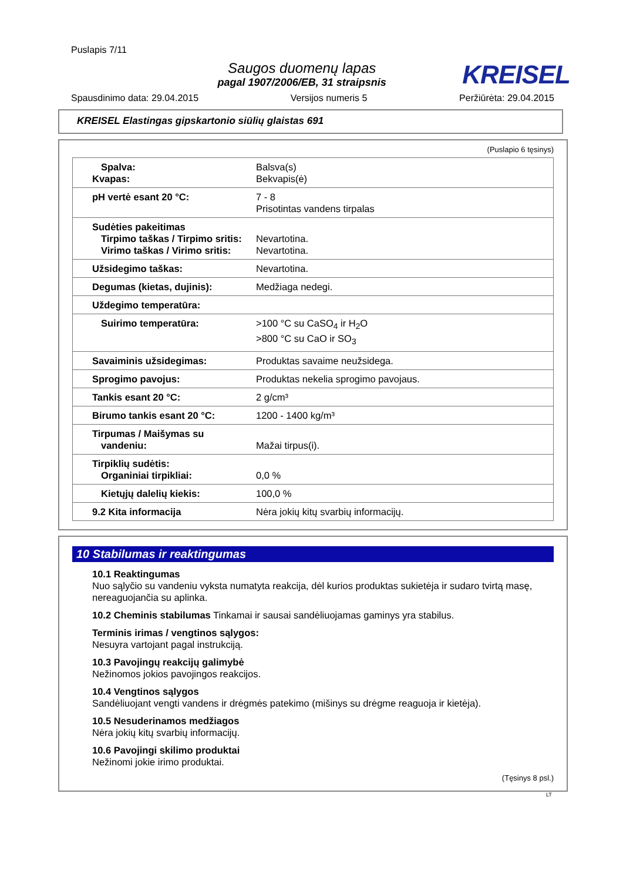Puslapis 7/11
Saugos duomenų lapas
pagal 1907/2006/EB, 31 straipsnis
KREISEL
Spausdinimo data: 29.04.2015 Versijos numeris 5 Peržiūrėta: 29.04.2015
KREISEL Elastingas gipskartonio siūlių glaistas 691
(Puslapio 6 tęsinys)
| Spalva: Kvapas: | Balsva(s) Bekvapis(ė) |
| pH vertė esant 20 °C: | 7 - 8 Prisotintas vandens tirpalas |
| Sudėties pakeitimas Tirpimo taškas / Tirpimo sritis: Virimo taškas / Virimo sritis: | Nevartotina. Nevartotina. |
| Užsidegimo taškas: | Nevartotina. |
| Degumas (kietas, dujinis): | Medžiaga nedegi. |
| Uždegimo temperatūra: | |
| Suirimo temperatūra: | >100 °C su CaSO<sub>4</sub> ir H<sub>2</sub>O >800 °C su CaO ir SO<sub>3</sub> |
| Savaiminis užsidegimas: | Produktas savaime neužsidega. |
| Sprogimo pavojus: | Produktas nekelia sprogimo pavojaus. |
| Tankis esant 20 °C: | 2 g/cm³ |
| Birumo tankis esant 20 °C: | 1200 - 1400 kg/m³ |
| Tirpumas / Maišymas su vandeniu: | Mažai tirpus(i). |
| Tirpiklių sudėtis: Organiniai tirpikliai: | 0,0 % |
| Kietųjų dalelių kiekis: | 100,0 % |
| 9.2 Kita informacija | Nėra jokių kitų svarbių informacijų. |
10 Stabilumas ir reaktingumas
10.1 Reaktingumas
Nuo sąlyčio su vandeniu vyksta numatyta reakcija, dėl kurios produktas sukietėja ir sudaro tvirtą masę, nereaguojančia su aplinka.
10.2 Cheminis stabilumas Tinkamai ir sausai sandėliuojamas gaminys yra stabilus.
Terminis irimas / vengtinos sąlygos:
Nesuyra vartojant pagal instrukciją.
10.3 Pavojingų reakcijų galimybė
Nežinomos jokios pavojingos reakcijos.
10.4 Vengtinos sąlygos
Sandėliuojant vengti vandens ir drėgmės patekimo (mišinys su drėgme reaguoja ir kietėja).
10.5 Nesuderinamos medžiagos
Nėra jokių kitų svarbių informacijų.
10.6 Pavojingi skilimo produktai
Nežinomi jokie irimo produktai.
(Tęsinys 8 psl.)
LT